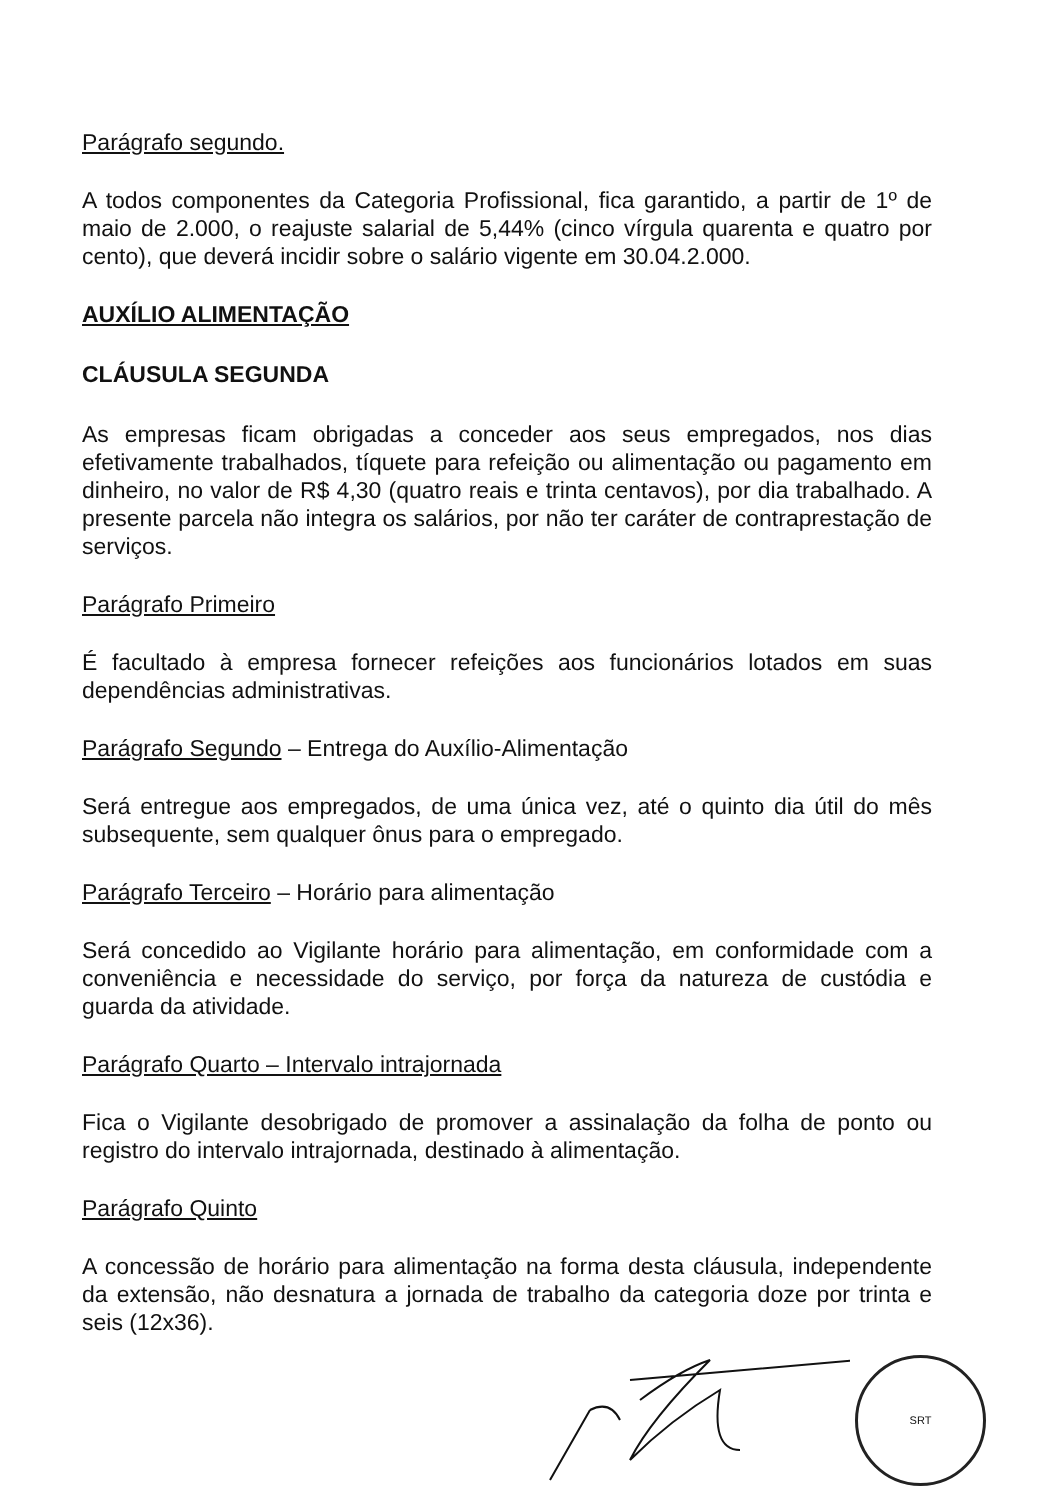Parágrafo segundo.
A todos componentes da Categoria Profissional, fica garantido, a partir de 1º de maio de 2.000, o reajuste salarial de 5,44% (cinco vírgula quarenta e quatro por cento), que deverá incidir sobre o salário vigente em 30.04.2.000.
AUXÍLIO ALIMENTAÇÃO
CLÁUSULA SEGUNDA
As empresas ficam obrigadas a conceder aos seus empregados, nos dias efetivamente trabalhados, tíquete para refeição ou alimentação ou pagamento em dinheiro, no valor de R$ 4,30 (quatro reais e trinta centavos), por dia trabalhado. A presente parcela não integra os salários, por não ter caráter de contraprestação de serviços.
Parágrafo Primeiro
É facultado à empresa fornecer refeições aos funcionários lotados em suas dependências administrativas.
Parágrafo Segundo – Entrega do Auxílio-Alimentação
Será entregue aos empregados, de uma única vez, até o quinto dia útil do mês subsequente, sem qualquer ônus para o empregado.
Parágrafo Terceiro – Horário para alimentação
Será concedido ao Vigilante horário para alimentação, em conformidade com a conveniência e necessidade do serviço, por força da natureza de custódia e guarda da atividade.
Parágrafo Quarto – Intervalo intrajornada
Fica o Vigilante desobrigado de promover a assinalação da folha de ponto ou registro do intervalo intrajornada, destinado à alimentação.
Parágrafo Quinto
A concessão de horário para alimentação na forma desta cláusula, independente da extensão, não desnatura a jornada de trabalho da categoria doze por trinta e seis (12x36).
SRT